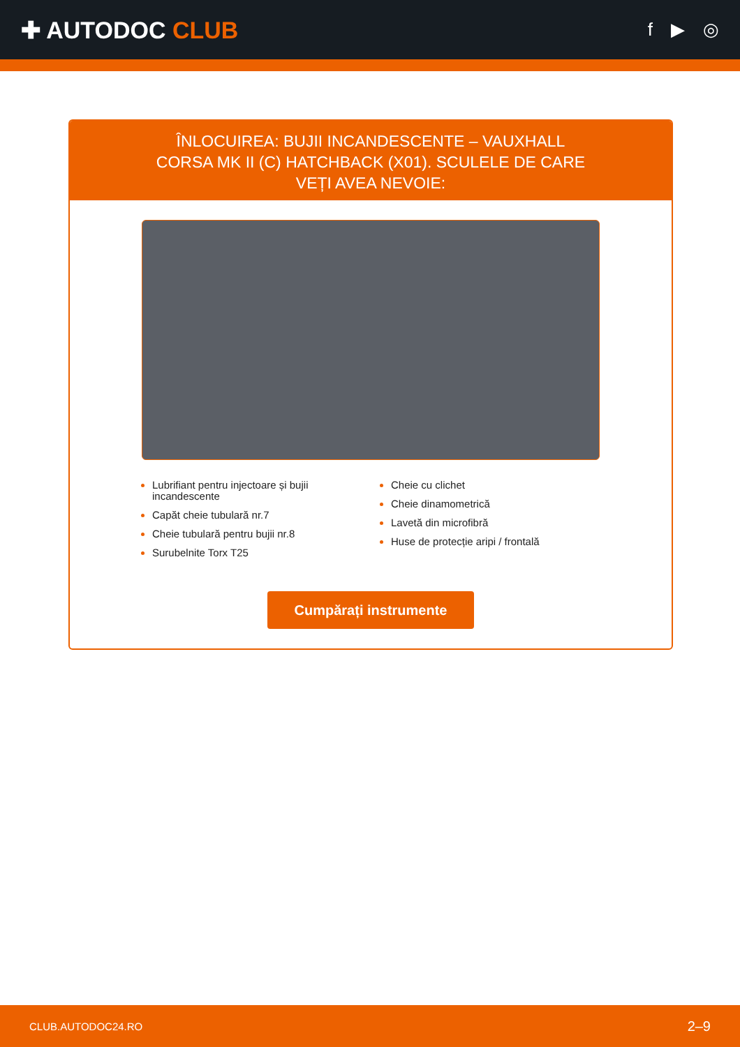✚ AUTODOC CLUB
f ▶ ◎
ÎNLOCUIREA: BUJII INCANDESCENTE – VAUXHALL CORSA MK II (C) HATCHBACK (X01). SCULELE DE CARE VEȚI AVEA NEVOIE:
Lubrifiant pentru injectoare și bujii incandescente
Capăt cheie tubulară nr.7
Cheie tubulară pentru bujii nr.8
Surubelnite Torx T25
Cheie cu clichet
Cheie dinamometrică
Lavetă din microfibră
Huse de protecție aripi / frontală
Cumpărați instrumente
CLUB.AUTODOC24.RO 2–9